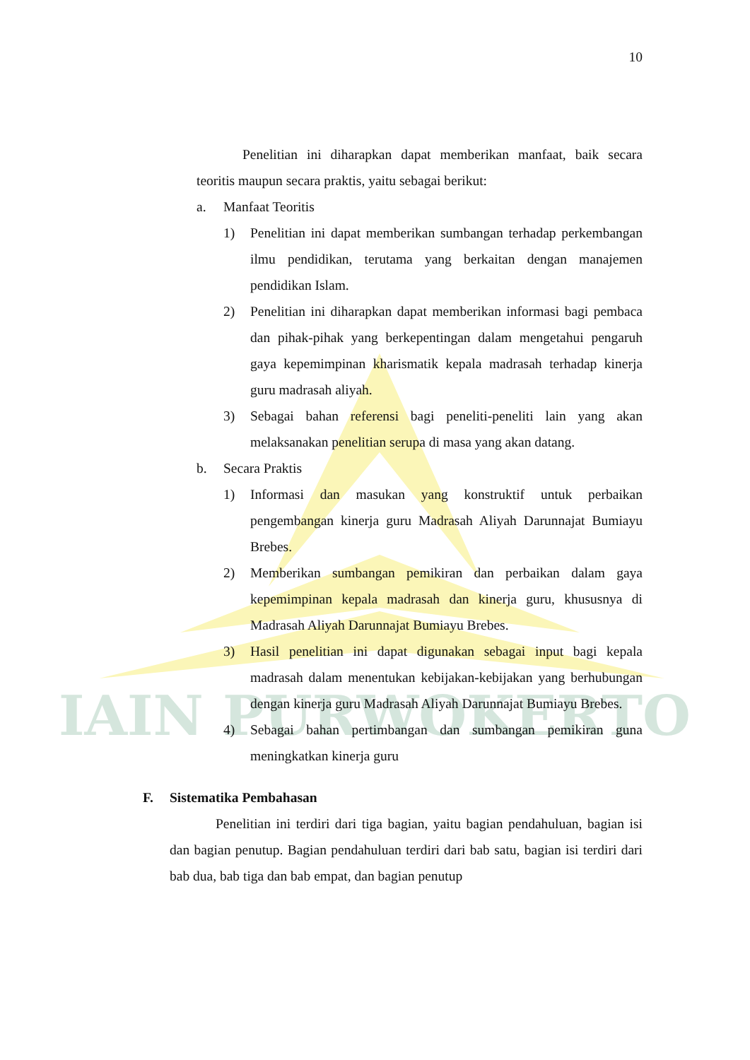IAIN PURWOKERTO
10
Penelitian ini diharapkan dapat memberikan manfaat, baik secara teoritis maupun secara praktis, yaitu sebagai berikut:
a. Manfaat Teoritis
1) Penelitian ini dapat memberikan sumbangan terhadap perkembangan ilmu pendidikan, terutama yang berkaitan dengan manajemen pendidikan Islam.
2) Penelitian ini diharapkan dapat memberikan informasi bagi pembaca dan pihak-pihak yang berkepentingan dalam mengetahui pengaruh gaya kepemimpinan kharismatik kepala madrasah terhadap kinerja guru madrasah aliyah.
3) Sebagai bahan referensi bagi peneliti-peneliti lain yang akan melaksanakan penelitian serupa di masa yang akan datang.
b. Secara Praktis
1) Informasi dan masukan yang konstruktif untuk perbaikan pengembangan kinerja guru Madrasah Aliyah Darunnajat Bumiayu Brebes.
2) Memberikan sumbangan pemikiran dan perbaikan dalam gaya kepemimpinan kepala madrasah dan kinerja guru, khususnya di Madrasah Aliyah Darunnajat Bumiayu Brebes.
3) Hasil penelitian ini dapat digunakan sebagai input bagi kepala madrasah dalam menentukan kebijakan-kebijakan yang berhubungan dengan kinerja guru Madrasah Aliyah Darunnajat Bumiayu Brebes.
4) Sebagai bahan pertimbangan dan sumbangan pemikiran guna meningkatkan kinerja guru
F. Sistematika Pembahasan
Penelitian ini terdiri dari tiga bagian, yaitu bagian pendahuluan, bagian isi dan bagian penutup. Bagian pendahuluan terdiri dari bab satu, bagian isi terdiri dari bab dua, bab tiga dan bab empat, dan bagian penutup